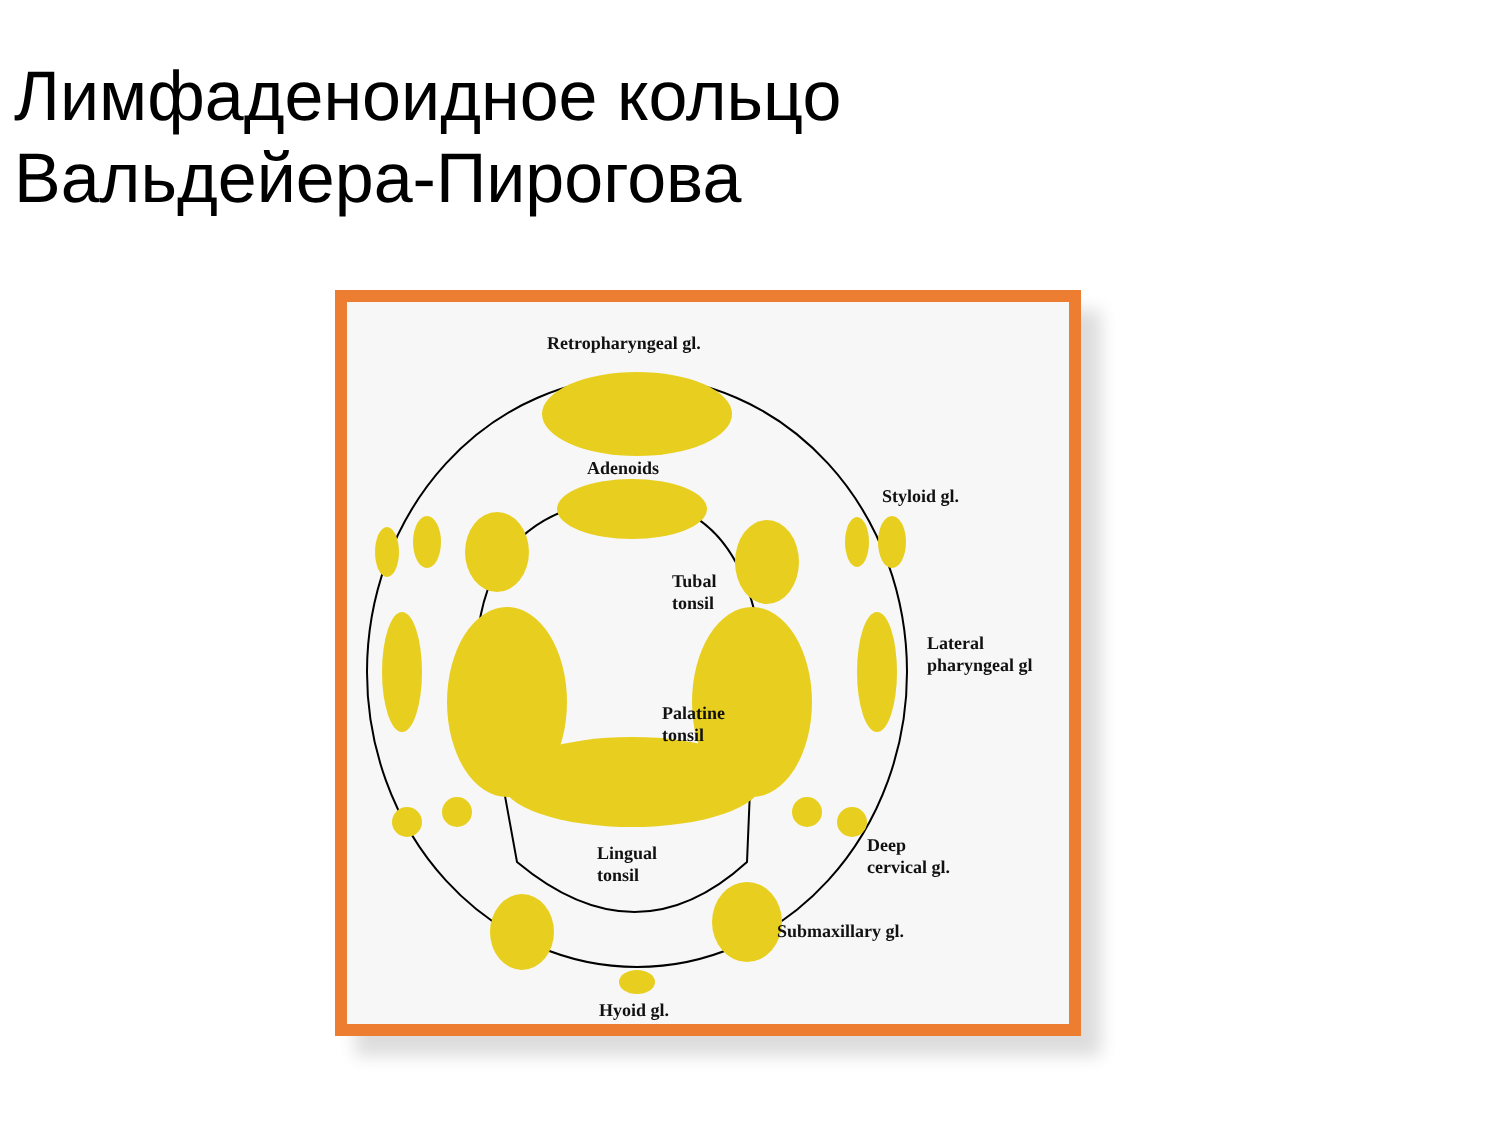Лимфаденоидное кольцо
Вальдейера-Пирогова
Retropharyngeal gl.
Adenoids
Styloid gl.
Tubal
tonsil
Lateral
pharyngeal gl
Palatine
tonsil
Lingual
tonsil
Deep
cervical gl.
Submaxillary gl.
Hyoid gl.